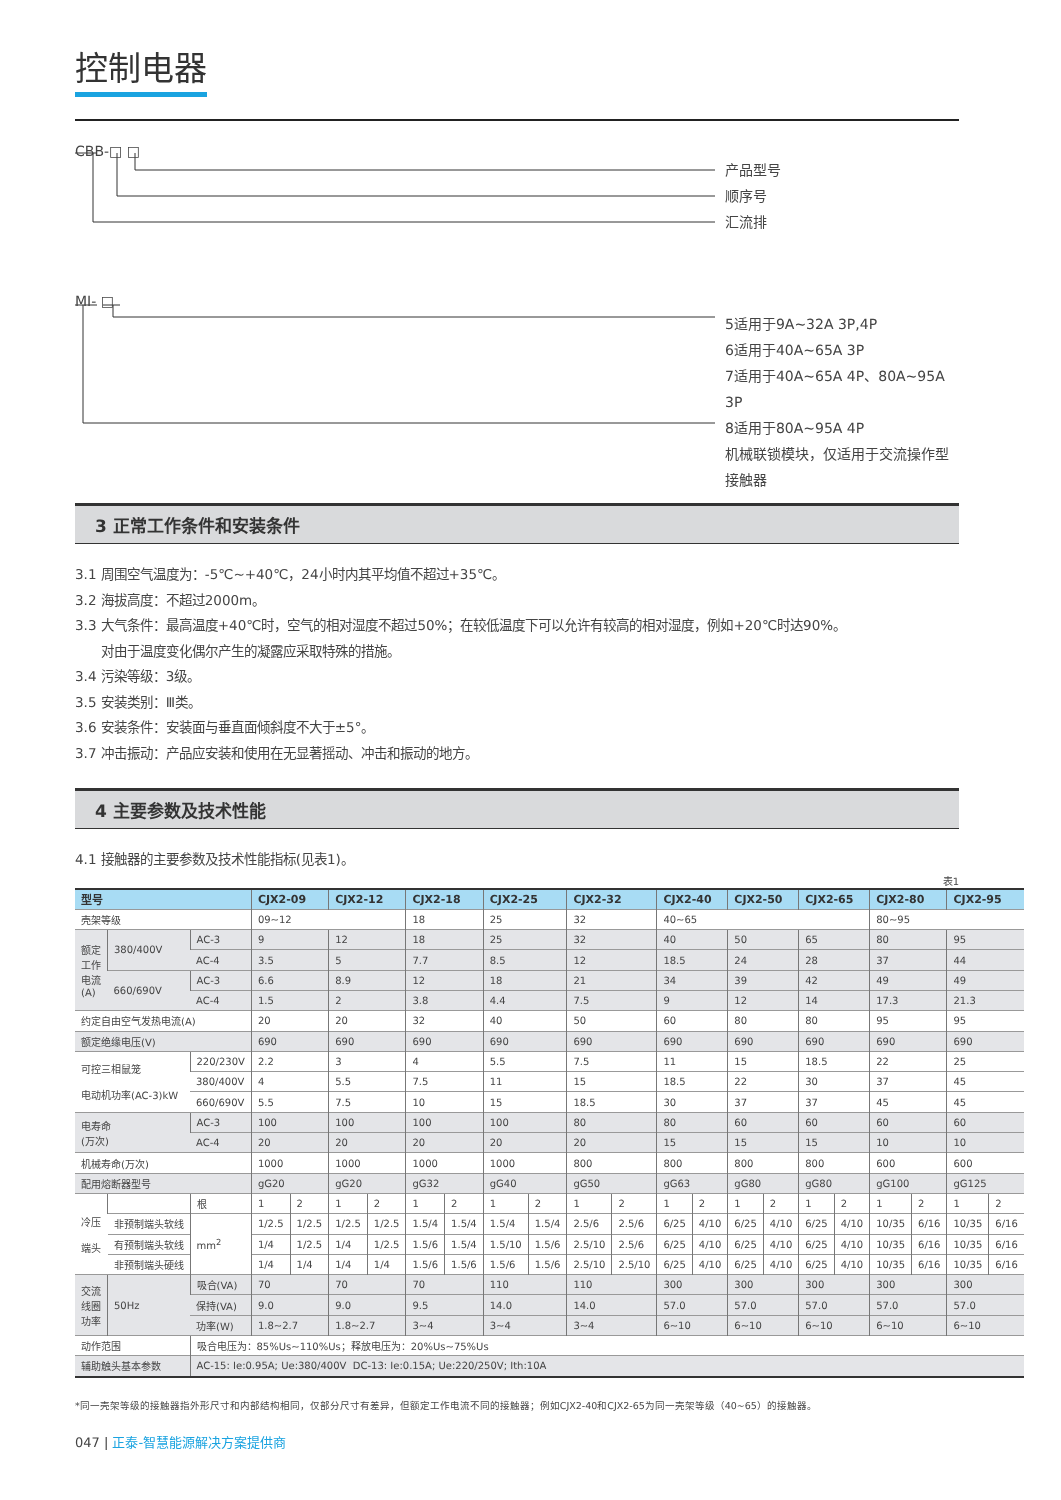控制电器
CBB-□ □
产品型号
顺序号
汇流排
MI- □
5适用于9A~32A 3P,4P
6适用于40A~65A 3P
7适用于40A~65A 4P、80A~95A 3P
8适用于80A~95A 4P
机械联锁模块，仅适用于交流操作型
接触器
3 正常工作条件和安装条件
3.1 周围空气温度为：-5℃~+40℃，24小时内其平均值不超过+35℃。
3.2 海拔高度：不超过2000m。
3.3 大气条件：最高温度+40℃时，空气的相对湿度不超过50%；在较低温度下可以允许有较高的相对湿度，例如+20℃时达90%。
对由于温度变化偶尔产生的凝露应采取特殊的措施。
3.4 污染等级：3级。
3.5 安装类别：Ⅲ类。
3.6 安装条件：安装面与垂直面倾斜度不大于±5°。
3.7 冲击振动：产品应安装和使用在无显著摇动、冲击和振动的地方。
4 主要参数及技术性能
4.1 接触器的主要参数及技术性能指标(见表1)。
表1
| 型号 | | | CJX2-09 | | CJX2-12 | | CJX2-18 | | CJX2-25 | | CJX2-32 | | CJX2-40 | | CJX2-50 | | CJX2-65 | | CJX2-80 | | CJX2-95 | |
| --- | --- | --- | --- | --- | --- | --- | --- | --- | --- | --- | --- | --- | --- | --- | --- | --- | --- | --- | --- | --- | --- | --- |
| 壳架等级 | | | 09~12 | | | | 18 | | 25 | | 32 | | 40~65 | | | | | | 80~95 | | | |
| 额定 工作 电流 (A) | 380/400V | AC-3 | 9 | | 12 | | 18 | | 25 | | 32 | | 40 | | 50 | | 65 | | 80 | | 95 | |
| | | AC-4 | 3.5 | | 5 | | 7.7 | | 8.5 | | 12 | | 18.5 | | 24 | | 28 | | 37 | | 44 | |
| | 660/690V | AC-3 | 6.6 | | 8.9 | | 12 | | 18 | | 21 | | 34 | | 39 | | 42 | | 49 | | 49 | |
| | | AC-4 | 1.5 | | 2 | | 3.8 | | 4.4 | | 7.5 | | 9 | | 12 | | 14 | | 17.3 | | 21.3 | |
| 约定自由空气发热电流(A) | | | 20 | | 20 | | 32 | | 40 | | 50 | | 60 | | 80 | | 80 | | 95 | | 95 | |
| 额定绝缘电压(V) | | | 690 | | 690 | | 690 | | 690 | | 690 | | 690 | | 690 | | 690 | | 690 | | 690 | |
| 可控三相鼠笼 电动机功率(AC-3)kW | | 220/230V | 2.2 | | 3 | | 4 | | 5.5 | | 7.5 | | 11 | | 15 | | 18.5 | | 22 | | 25 | |
| | | 380/400V | 4 | | 5.5 | | 7.5 | | 11 | | 15 | | 18.5 | | 22 | | 30 | | 37 | | 45 | |
| | | 660/690V | 5.5 | | 7.5 | | 10 | | 15 | | 18.5 | | 30 | | 37 | | 37 | | 45 | | 45 | |
| 电寿命 (万次) | | AC-3 | 100 | | 100 | | 100 | | 100 | | 80 | | 80 | | 60 | | 60 | | 60 | | 60 | |
| | | AC-4 | 20 | | 20 | | 20 | | 20 | | 20 | | 15 | | 15 | | 15 | | 10 | | 10 | |
| 机械寿命(万次) | | | 1000 | | 1000 | | 1000 | | 1000 | | 800 | | 800 | | 800 | | 800 | | 600 | | 600 | |
| 配用熔断器型号 | | | gG20 | | gG20 | | gG32 | | gG40 | | gG50 | | gG63 | | gG80 | | gG80 | | gG100 | | gG125 | |
| 冷压 端头 | | 根 | 1 | 2 | 1 | 2 | 1 | 2 | 1 | 2 | 1 | 2 | 1 | 2 | 1 | 2 | 1 | 2 | 1 | 2 | 1 | 2 |
| | 非预制端头软线 | mm<sup>2</sup> | 1/2.5 | 1/2.5 | 1/2.5 | 1/2.5 | 1.5/4 | 1.5/4 | 1.5/4 | 1.5/4 | 2.5/6 | 2.5/6 | 6/25 | 4/10 | 6/25 | 4/10 | 6/25 | 4/10 | 10/35 | 6/16 | 10/35 | 6/16 |
| | 有预制端头软线 | | 1/4 | 1/2.5 | 1/4 | 1/2.5 | 1.5/6 | 1.5/4 | 1.5/10 | 1.5/6 | 2.5/10 | 2.5/6 | 6/25 | 4/10 | 6/25 | 4/10 | 6/25 | 4/10 | 10/35 | 6/16 | 10/35 | 6/16 |
| | 非预制端头硬线 | | 1/4 | 1/4 | 1/4 | 1/4 | 1.5/6 | 1.5/6 | 1.5/6 | 1.5/6 | 2.5/10 | 2.5/10 | 6/25 | 4/10 | 6/25 | 4/10 | 6/25 | 4/10 | 10/35 | 6/16 | 10/35 | 6/16 |
| 交流 线圈 功率 | 50Hz | 吸合(VA) | 70 | | 70 | | 70 | | 110 | | 110 | | 300 | | 300 | | 300 | | 300 | | 300 | |
| | | 保持(VA) | 9.0 | | 9.0 | | 9.5 | | 14.0 | | 14.0 | | 57.0 | | 57.0 | | 57.0 | | 57.0 | | 57.0 | |
| | | 功率(W) | 1.8~2.7 | | 1.8~2.7 | | 3~4 | | 3~4 | | 3~4 | | 6~10 | | 6~10 | | 6~10 | | 6~10 | | 6~10 | |
| 动作范围 | | 吸合电压为：85%Us~110%Us；释放电压为：20%Us~75%Us | | | | | | | | | | | | | | | | | | | | |
| 辅助触头基本参数 | | AC-15: Ie:0.95A; Ue:380/400V DC-13: Ie:0.15A; Ue:220/250V; Ith:10A | | | | | | | | | | | | | | | | | | | | |
*同一壳架等级的接触器指外形尺寸和内部结构相同，仅部分尺寸有差异，但额定工作电流不同的接触器；例如CJX2-40和CJX2-65为同一壳架等级（40~65）的接触器。
047 | 正泰-智慧能源解决方案提供商